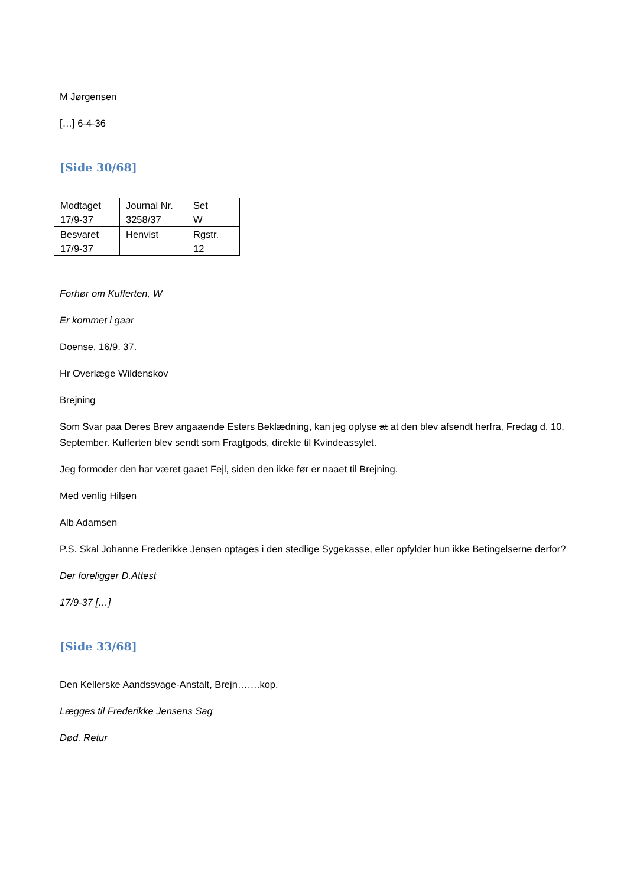M Jørgensen
[…] 6-4-36
[Side 30/68]
| Modtaget 17/9-37 | Journal Nr. 3258/37 | Set W |
| Besvaret 17/9-37 | Henvist | Rgstr. 12 |
Forhør om Kufferten, W
Er kommet i gaar
Doense, 16/9. 37.
Hr Overlæge Wildenskov
Brejning
Som Svar paa Deres Brev angaaende Esters Beklædning, kan jeg oplyse at at den blev afsendt herfra, Fredag d. 10. September. Kufferten blev sendt som Fragtgods, direkte til Kvindeassylet.
Jeg formoder den har været gaaet Fejl, siden den ikke før er naaet til Brejning.
Med venlig Hilsen
Alb Adamsen
P.S. Skal Johanne Frederikke Jensen optages i den stedlige Sygekasse, eller opfylder hun ikke Betingelserne derfor?
Der foreligger D.Attest
17/9-37 […]
[Side 33/68]
Den Kellerske Aandssvage-Anstalt, Brejn…….kop.
Lægges til Frederikke Jensens Sag
Død. Retur